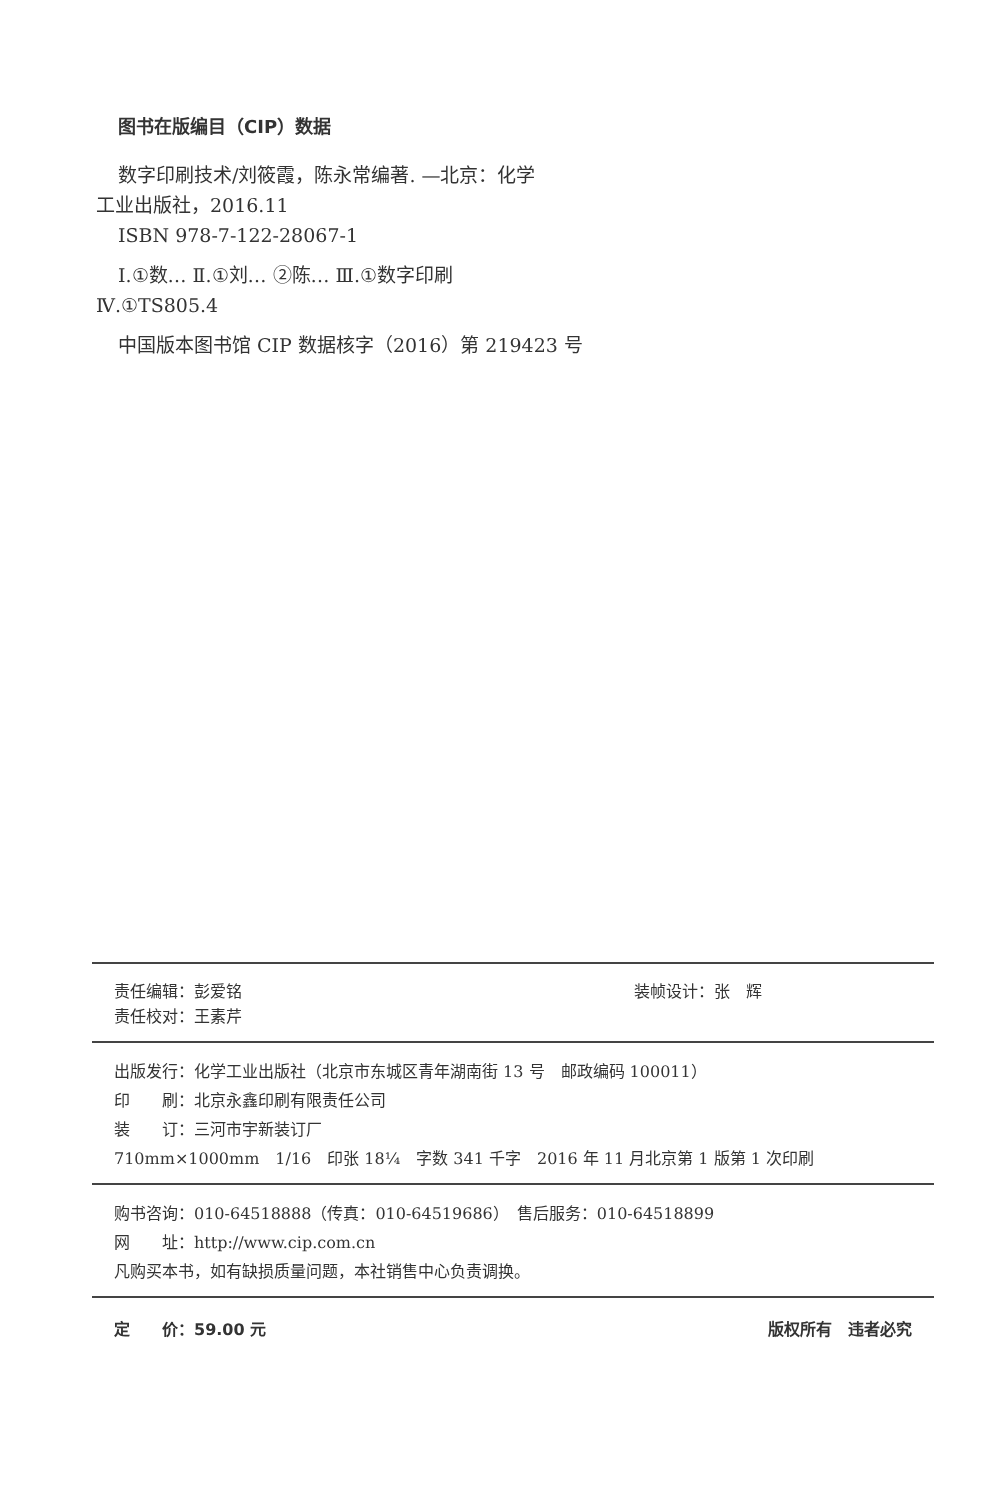图书在版编目（CIP）数据
数字印刷技术/刘筱霞，陈永常编著. —北京：化学
工业出版社，2016.11
ISBN 978-7-122-28067-1
Ⅰ.①数… Ⅱ.①刘… ②陈… Ⅲ.①数字印刷
Ⅳ.①TS805.4
中国版本图书馆 CIP 数据核字（2016）第 219423 号
责任编辑：彭爱铭 装帧设计：张　辉
责任校对：王素芹
出版发行：化学工业出版社（北京市东城区青年湖南街 13 号　邮政编码 100011）
印　　刷：北京永鑫印刷有限责任公司
装　　订：三河市宇新装订厂
710mm×1000mm　1/16　印张 18¼　字数 341 千字　2016 年 11 月北京第 1 版第 1 次印刷
购书咨询：010-64518888（传真：010-64519686）　售后服务：010-64518899
网　　址：http://www.cip.com.cn
凡购买本书，如有缺损质量问题，本社销售中心负责调换。
定　　价：59.00 元 版权所有　违者必究